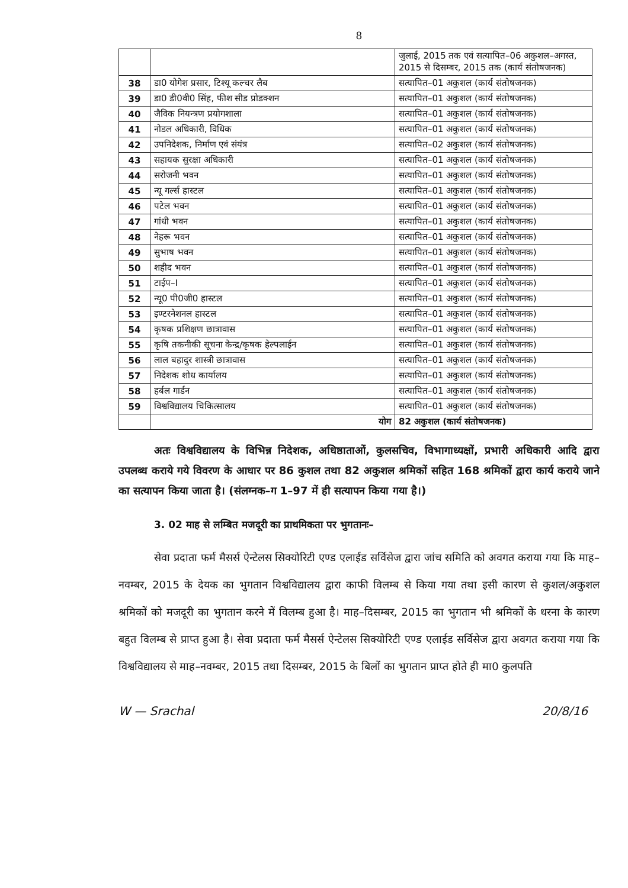8
| | | जुलाई, 2015 तक एवं सत्यापित–06 अकुशल–अगस्त, 2015 से दिसम्बर, 2015 तक (कार्य संतोषजनक) |
| 38 | डा0 योगेश प्रसार, टिश्यू कल्चर लैब | सत्यापित–01 अकुशल (कार्य संतोषजनक) |
| 39 | डा0 डी0वी0 सिंह, फीश सीड प्रोडक्शन | सत्यापित–01 अकुशल (कार्य संतोषजनक) |
| 40 | जैविक नियन्त्रण प्रयोगशाला | सत्यापित–01 अकुशल (कार्य संतोषजनक) |
| 41 | नोडल अधिकारी, विधिक | सत्यापित–01 अकुशल (कार्य संतोषजनक) |
| 42 | उपनिदेशक, निर्माण एवं संयंत्र | सत्यापित–02 अकुशल (कार्य संतोषजनक) |
| 43 | सहायक सुरक्षा अधिकारी | सत्यापित–01 अकुशल (कार्य संतोषजनक) |
| 44 | सरोजनी भवन | सत्यापित–01 अकुशल (कार्य संतोषजनक) |
| 45 | न्यू गर्ल्स हास्टल | सत्यापित–01 अकुशल (कार्य संतोषजनक) |
| 46 | पटेल भवन | सत्यापित–01 अकुशल (कार्य संतोषजनक) |
| 47 | गांधी भवन | सत्यापित–01 अकुशल (कार्य संतोषजनक) |
| 48 | नेहरू भवन | सत्यापित–01 अकुशल (कार्य संतोषजनक) |
| 49 | सुभाष भवन | सत्यापित–01 अकुशल (कार्य संतोषजनक) |
| 50 | शहीद भवन | सत्यापित–01 अकुशल (कार्य संतोषजनक) |
| 51 | टाईप–I | सत्यापित–01 अकुशल (कार्य संतोषजनक) |
| 52 | न्यू0 पी0जी0 हास्टल | सत्यापित–01 अकुशल (कार्य संतोषजनक) |
| 53 | इण्टरनेशनल हास्टल | सत्यापित–01 अकुशल (कार्य संतोषजनक) |
| 54 | कृषक प्रशिक्षण छात्रावास | सत्यापित–01 अकुशल (कार्य संतोषजनक) |
| 55 | कृषि तकनीकी सूचना केन्द्र/कृषक हेल्पलाईन | सत्यापित–01 अकुशल (कार्य संतोषजनक) |
| 56 | लाल बहादुर शास्त्री छात्रावास | सत्यापित–01 अकुशल (कार्य संतोषजनक) |
| 57 | निदेशक शोध कार्यालय | सत्यापित–01 अकुशल (कार्य संतोषजनक) |
| 58 | हर्बल गार्डन | सत्यापित–01 अकुशल (कार्य संतोषजनक) |
| 59 | विश्वविद्यालय चिकित्सालय | सत्यापित–01 अकुशल (कार्य संतोषजनक) |
| | योग | 82 अकुशल (कार्य संतोषजनक) |
अतः विश्वविद्यालय के विभिन्न निदेशक, अधिष्ठाताओं, कुलसचिव, विभागाध्यक्षों, प्रभारी अधिकारी आदि द्वारा उपलब्ध कराये गये विवरण के आधार पर 86 कुशल तथा 82 अकुशल श्रमिकों सहित 168 श्रमिकों द्वारा कार्य कराये जाने का सत्यापन किया जाता है। (संलग्नक–ग 1–97 में ही सत्यापन किया गया है।)
3. 02 माह से लम्बित मजदूरी का प्राथमिकता पर भुगतानः–
सेवा प्रदाता फर्म मैसर्स ऐन्टेलस सिक्योरिटी एण्ड एलाईड सर्विसेज द्वारा जांच समिति को अवगत कराया गया कि माह–नवम्बर, 2015 के देयक का भुगतान विश्वविद्यालय द्वारा काफी विलम्ब से किया गया तथा इसी कारण से कुशल/अकुशल श्रमिकों को मजदूरी का भुगतान करने में विलम्ब हुआ है। माह–दिसम्बर, 2015 का भुगतान भी श्रमिकों के धरना के कारण बहुत विलम्ब से प्राप्त हुआ है। सेवा प्रदाता फर्म मैसर्स ऐन्टेलस सिक्योरिटी एण्ड एलाईड सर्विसेज द्वारा अवगत कराया गया कि विश्वविद्यालय से माह–नवम्बर, 2015 तथा दिसम्बर, 2015 के बिलों का भुगतान प्राप्त होते ही मा0 कुलपति
W — Srachal 20/8/16